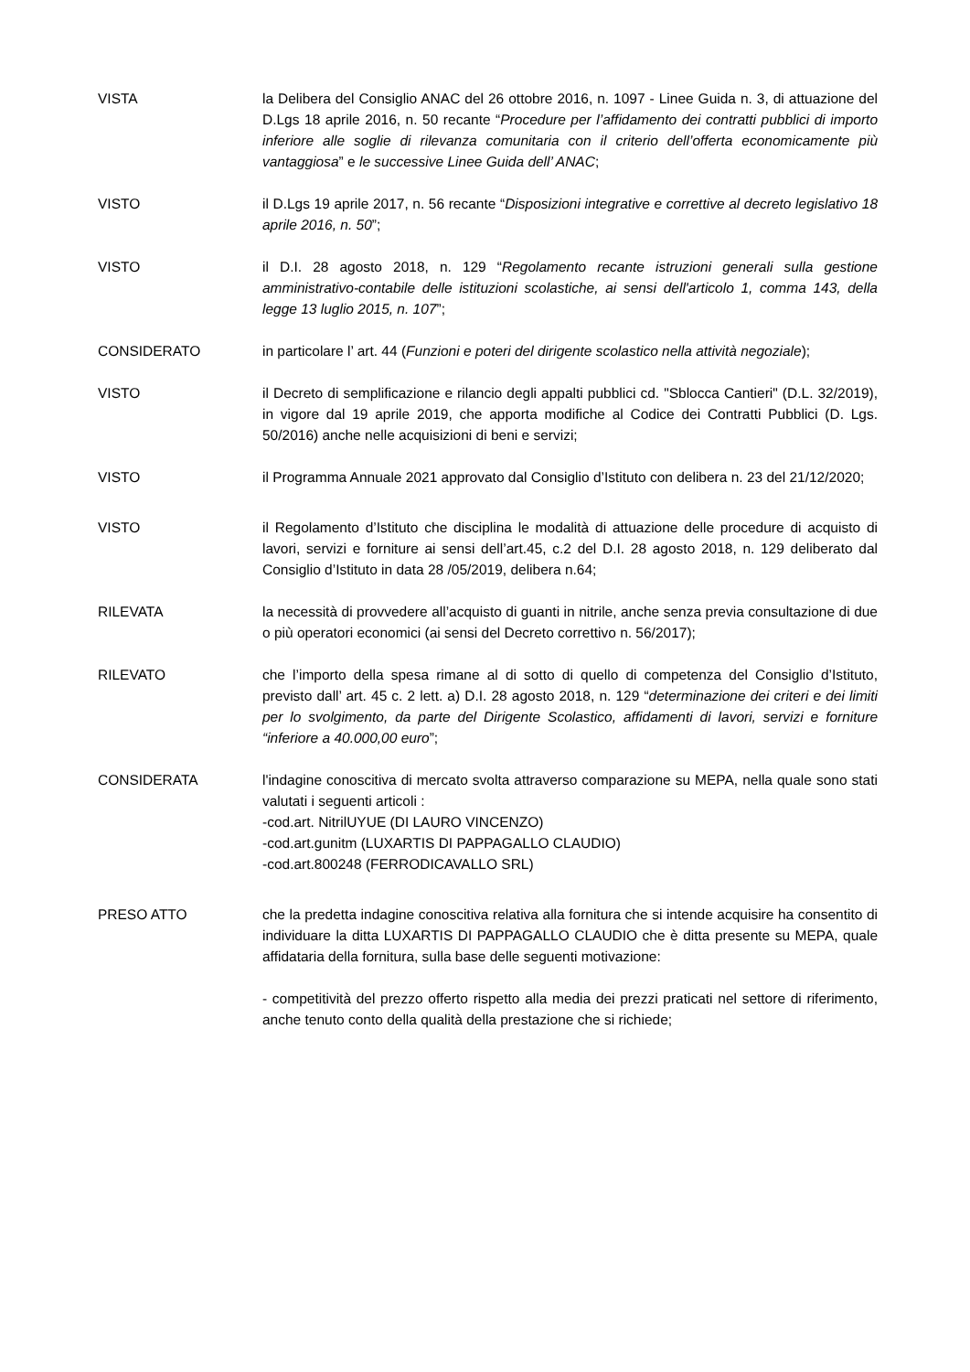VISTA la Delibera del Consiglio ANAC del 26 ottobre 2016, n. 1097 - Linee Guida n. 3, di attuazione del D.Lgs 18 aprile 2016, n. 50 recante “Procedure per l’affidamento dei contratti pubblici di importo inferiore alle soglie di rilevanza comunitaria con il criterio dell’offerta economicamente più vantaggiosa” e le successive Linee Guida dell’ ANAC;
VISTO il D.Lgs 19 aprile 2017, n. 56 recante “Disposizioni integrative e correttive al decreto legislativo 18 aprile 2016, n. 50”;
VISTO il D.I. 28 agosto 2018, n. 129 “Regolamento recante istruzioni generali sulla gestione amministrativo-contabile delle istituzioni scolastiche, ai sensi dell'articolo 1, comma 143, della legge 13 luglio 2015, n. 107”;
CONSIDERATO in particolare l’ art. 44 (Funzioni e poteri del dirigente scolastico nella attività negoziale);
VISTO il Decreto di semplificazione e rilancio degli appalti pubblici cd. "Sblocca Cantieri" (D.L. 32/2019), in vigore dal 19 aprile 2019, che apporta modifiche al Codice dei Contratti Pubblici (D. Lgs. 50/2016) anche nelle acquisizioni di beni e servizi;
VISTO il Programma Annuale 2021 approvato dal Consiglio d’Istituto con delibera n. 23 del 21/12/2020;
VISTO il Regolamento d’Istituto che disciplina le modalità di attuazione delle procedure di acquisto di lavori, servizi e forniture ai sensi dell’art.45, c.2 del D.I. 28 agosto 2018, n. 129 deliberato dal Consiglio d’Istituto in data 28 /05/2019, delibera n.64;
RILEVATA la necessità di provvedere all’acquisto di guanti in nitrile, anche senza previa consultazione di due o più operatori economici (ai sensi del Decreto correttivo n. 56/2017);
RILEVATO che l’importo della spesa rimane al di sotto di quello di competenza del Consiglio d’Istituto, previsto dall’ art. 45 c. 2 lett. a) D.I. 28 agosto 2018, n. 129 “determinazione dei criteri e dei limiti per lo svolgimento, da parte del Dirigente Scolastico, affidamenti di lavori, servizi e forniture “inferiore a 40.000,00 euro”;
CONSIDERATA l'indagine conoscitiva di mercato svolta attraverso comparazione su MEPA, nella quale sono stati valutati i seguenti articoli :
-cod.art. NitrilUYUE (DI LAURO VINCENZO)
-cod.art.gunitm (LUXARTIS DI PAPPAGALLO CLAUDIO)
-cod.art.800248 (FERRODICAVALLO SRL)
PRESO ATTO che la predetta indagine conoscitiva relativa alla fornitura che si intende acquisire ha consentito di individuare la ditta LUXARTIS DI PAPPAGALLO CLAUDIO che è ditta presente su MEPA, quale affidataria della fornitura, sulla base delle seguenti motivazione:
- competitività del prezzo offerto rispetto alla media dei prezzi praticati nel settore di riferimento, anche tenuto conto della qualità della prestazione che si richiede;